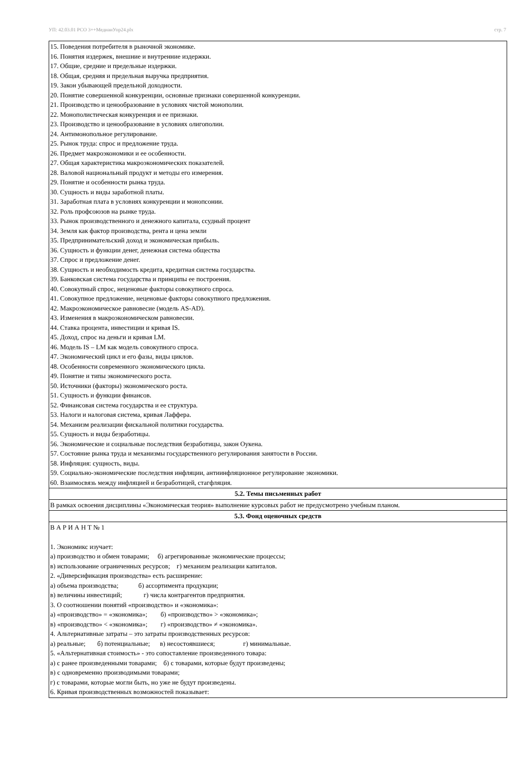УП: 42.03.01 РСО 3++МедиаиУпр24.plx стр. 7
| 15. Поведения потребителя в рыночной экономике. 16. Понятия издержек, внешние и внутренние издержки. 17. Общие, средние и предельные издержки. 18. Общая, средняя и предельная выручка предприятия. 19. Закон убывающей предельной доходности. 20. Понятие совершенной конкуренции, основные признаки совершенной конкуренции. 21. Производство и ценообразование в условиях чистой монополии. 22. Монополистическая конкуренция и ее признаки. 23. Производство и ценообразование в условиях олигополии. 24. Антимонопольное регулирование. 25. Рынок труда: спрос и предложение труда. 26. Предмет макроэкономики и ее особенности. 27. Общая характеристика макроэкономических показателей. 28. Валовой национальный продукт и методы его измерения. 29. Понятие и особенности рынка труда. 30. Сущность и виды заработной платы. 31. Заработная плата в условиях конкуренции и монопсонии. 32. Роль профсоюзов на рынке труда. 33. Рынок производственного и денежного капитала, ссудный процент 34. Земля как фактор производства, рента и цена земли 35. Предпринимательский доход и экономическая прибыль. 36. Сущность и функции денег, денежная система общества 37. Спрос и предложение денег. 38. Сущность и необходимость кредита, кредитная система государства. 39. Банковская система государства и принципы ее построения. 40. Совокупный спрос, неценовые факторы совокупного спроса. 41. Совокупное предложение, неценовые факторы совокупного предложения. 42. Макроэкономическое равновесие (модель AS-AD). 43. Изменения в макроэкономическом равновесии. 44. Ставка процента, инвестиции и кривая IS. 45. Доход, спрос на деньги и кривая LM. 46. Модель IS – LM как модель совокупного спроса. 47. Экономический цикл и его фазы, виды циклов. 48. Особенности современного экономического цикла. 49. Понятие и типы экономического роста. 50. Источники (факторы) экономического роста. 51. Сущность и функции финансов. 52. Финансовая система государства и ее структура. 53. Налоги и налоговая система, кривая Лаффера. 54. Механизм реализации фискальной политики государства. 55. Сущность и виды безработицы. 56. Экономические и социальные последствия безработицы, закон Оукена. 57. Состояние рынка труда и механизмы государственного регулирования занятости в России. 58. Инфляция: сущность, виды. 59. Социально-экономические последствия инфляции, антиинфляционное регулирование экономики. 60. Взаимосвязь между инфляцией и безработицей, стагфляция. |
| 5.2. Темы письменных работ |
| В рамках освоения дисциплины «Экономическая теория» выполнение курсовых работ не предусмотрено учебным планом. |
| 5.3. Фонд оценочных средств |
| В А Р И А Н Т № 1 1. Экономикс изучает: а) производство и обмен товарами; б) агрегированные экономические процессы; в) использование ограниченных ресурсов; г) механизм реализации капиталов. 2. «Диверсификация производства» есть расширение: а) объема производства; б) ассортимента продукции; в) величины инвестиций; г) числа контрагентов предприятия. 3. О соотношении понятий «производство» и «экономика»: а) «производство» = «экономика»; б) «производство» > «экономика»; в) «производство» < «экономика»; г) «производство» ≠ «экономика». 4. Альтернативные затраты – это затраты производственных ресурсов: а) реальные; б) потенциальные; в) несостоявшиеся; г) минимальные. 5. «Альтернативная стоимость» - это сопоставление произведенного товара: а) с ранее произведенными товарами; б) с товарами, которые будут произведены; в) с одновременно производимыми товарами; г) с товарами, которые могли быть, но уже не будут произведены. 6. Кривая производственных возможностей показывает: |